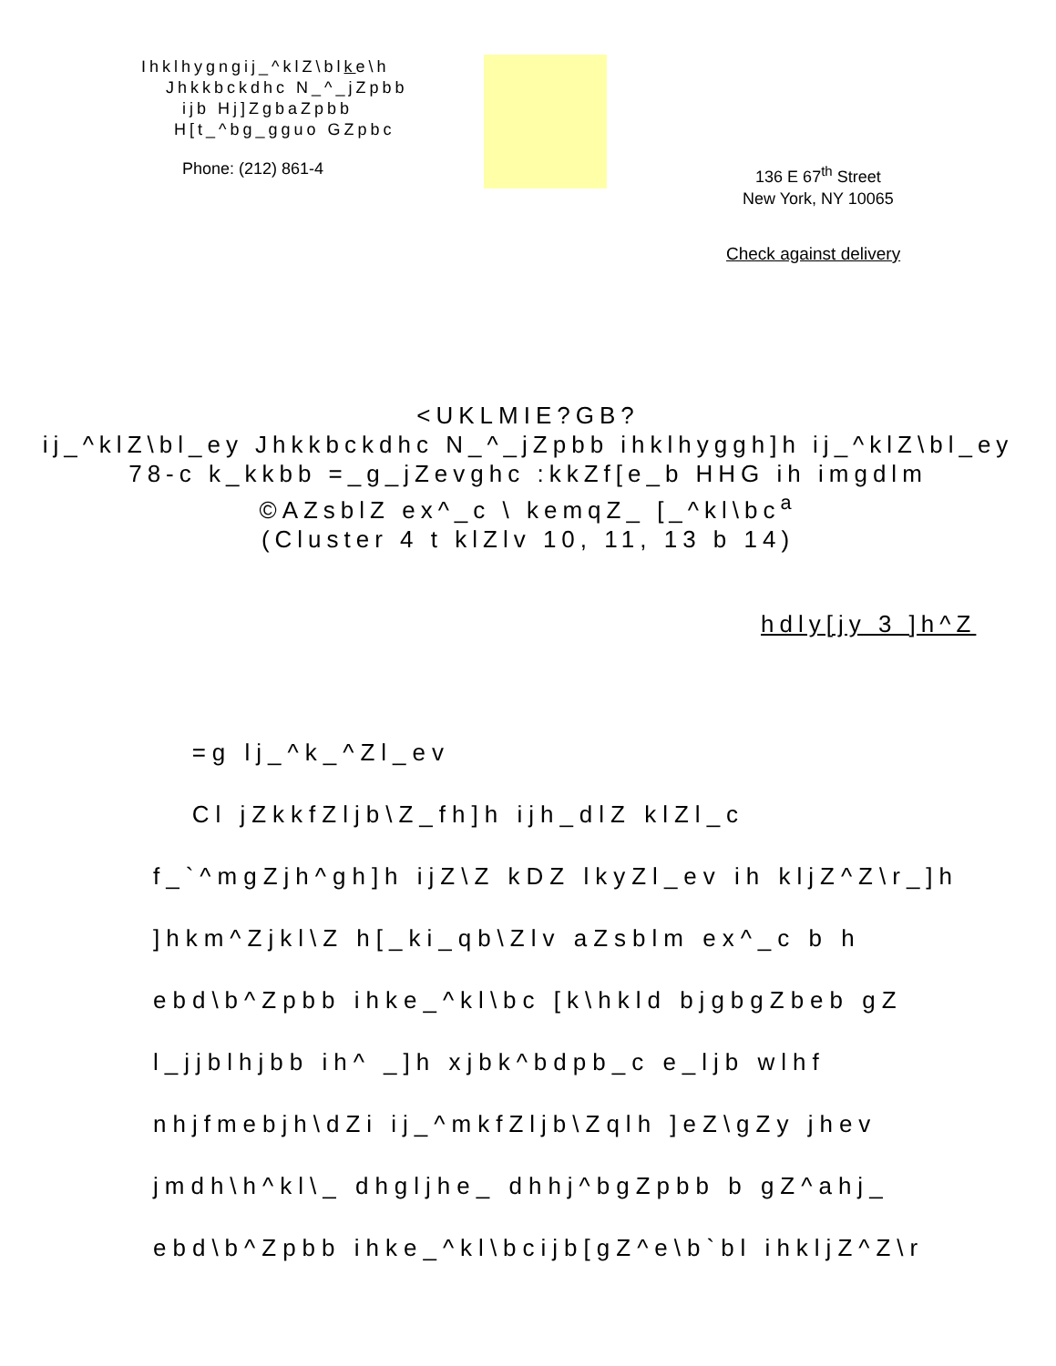Ihklhygngij_^klZ\blke\h
Jhkkbckdhc N_^_jZpbb
ijb Hj]ZgbaZpbb
H[t_^bg_gguo GZpbc
Phone: (212) 861-4
136 E 67<sup>th</sup> Street
New York, NY 10065
Check against delivery
<UKLMIE?GB?
ij_^klZ\bl_ey Jhkkbckdhc N_^_jZpbb ihklhyggh]h ij_^klZ\bl_ey
78-c k_kkbb =_g_jZevghc :kkZf[e_b HHG ih imgdlm
©AZsblZ ex^_c \ kemqZ_ [_^kl\bc<sup>a</sup>
(Cluster 4 t klZlv 10, 11, 13 b 14)
hdly[jy 3 ]h^Z
=g lj_^k_^Zl_ev
Cl jZkkfZljb\Z_fh]h ijh_dlZ klZl_c
f_`^mgZjh^gh]h ijZ\Z kDZ lkyZl_ev ih kljZ^Z\r_]h
]hkm^Zjkl\Z h[_ki_qb\Zlv aZsblm ex^_c b h
ebd\b^Zpbb ihke_^kl\bc [k\hkld bjgbgZbeb gZ
l_jjblhjbb ih^ _]h xjbk^bdpb_c e_ljb wlhf
nhjfmebjh\dZi ij_^mkfZljb\Zqlh ]eZ\gZy jhev
jmdh\h^kl\_ dhgljhe_ dhhj^bgZpbb b gZ^ahj_
ebd\b^Zpbb ihke_^kl\bcijb[gZ^e\b`bl ihkljZ^Z\r